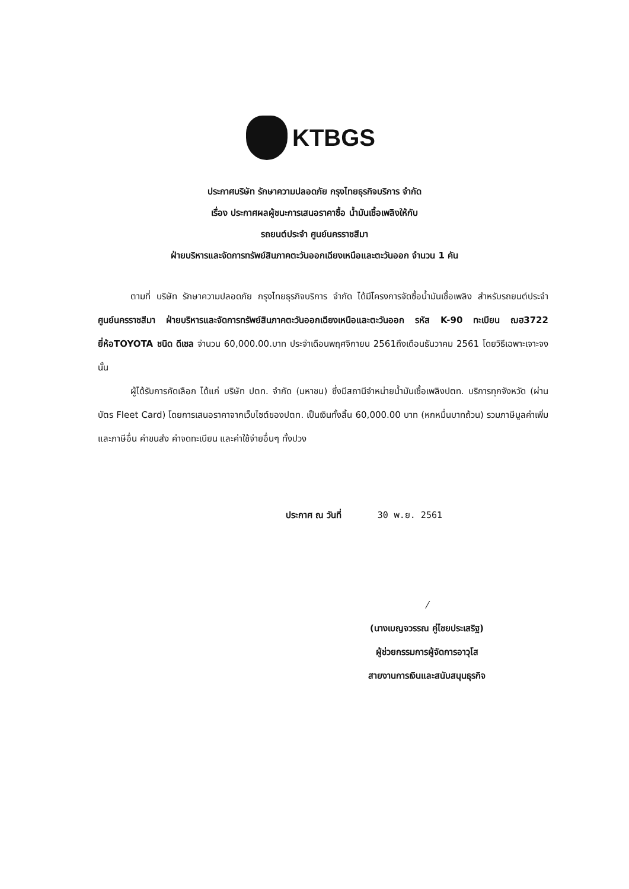KTBGS
ประกาศบริษัท รักษาความปลอดภัย กรุงไทยธุรกิจบริการ จำกัด
เรื่อง ประกาศผลผู้ชนะการเสนอราคาซื้อ น้ำมันเชื้อเพลิงให้กับ
รถยนต์ประจำ ศูนย์นครราชสีมา
ฝ่ายบริหารและจัดการทรัพย์สินภาคตะวันออกเฉียงเหนือและตะวันออก จำนวน 1 คัน
ตามที่ บริษัท รักษาความปลอดภัย กรุงไทยธุรกิจบริการ จำกัด ได้มีโครงการจัดซื้อน้ำมันเชื้อเพลิง สำหรับรถยนต์ประจำ ศูนย์นครราชสีมา ฝ่ายบริหารและจัดการทรัพย์สินภาคตะวันออกเฉียงเหนือและตะวันออก รหัส K-90 ทะเบียน ฌฮ3722 ยี่ห้อTOYOTA ชนิด ดีเซล จำนวน 60,000.00.บาท ประจำเดือนพฤศจิกายน 2561ถึงเดือนธันวาคม 2561 โดยวิธีเฉพาะเจาะจง นั้น
ผู้ได้รับการคัดเลือก ได้แก่ บริษัท ปตท. จำกัด (มหาชน) ซึ่งมีสถานีจำหน่ายน้ำมันเชื้อเพลิงปตท. บริการทุกจังหวัด (ผ่านบัตร Fleet Card) โดยการเสนอราคาจากเว็บไซต์ของปตท. เป็นเงินทั้งสิ้น 60,000.00 บาท (หกหมื่นบาทถ้วน) รวมภาษีมูลค่าเพิ่มและภาษีอื่น ค่าขนส่ง ค่าจดทะเบียน และค่าใช้จ่ายอื่นๆ ทั้งปวง
ประกาศ ณ วันที่ 30 พ.ย. 2561
/
(นางเบญจวรรณ คู่ไชยประเสริฐ)
ผู้ช่วยกรรมการผู้จัดการอาวุโส
สายงานการเงินและสนับสนุนธุรกิจ